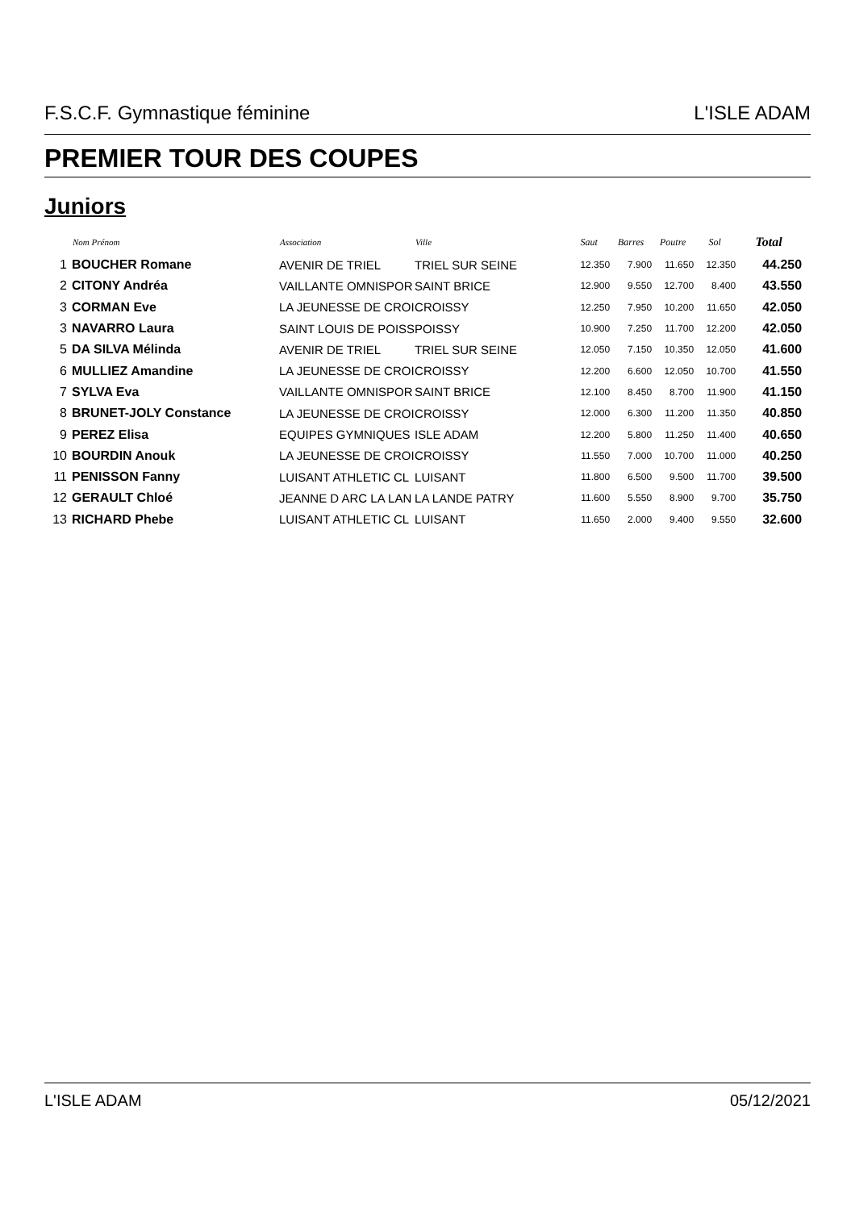F.S.C.F. Gymnastique féminine L'ISLE ADAM
PREMIER TOUR DES COUPES
Juniors
| | Nom Prénom | Association | Ville | Saut | Barres | Poutre | Sol | Total |
| --- | --- | --- | --- | --- | --- | --- | --- | --- |
| 1 | BOUCHER Romane | AVENIR DE TRIEL | TRIEL SUR SEINE | 12.350 | 7.900 | 11.650 | 12.350 | 44.250 |
| 2 | CITONY Andréa | VAILLANTE OMNISPOR | SAINT BRICE | 12.900 | 9.550 | 12.700 | 8.400 | 43.550 |
| 3 | CORMAN Eve | LA JEUNESSE DE CROI | CROISSY | 12.250 | 7.950 | 10.200 | 11.650 | 42.050 |
| 3 | NAVARRO Laura | SAINT LOUIS DE POISS | POISSY | 10.900 | 7.250 | 11.700 | 12.200 | 42.050 |
| 5 | DA SILVA Mélinda | AVENIR DE TRIEL | TRIEL SUR SEINE | 12.050 | 7.150 | 10.350 | 12.050 | 41.600 |
| 6 | MULLIEZ Amandine | LA JEUNESSE DE CROI | CROISSY | 12.200 | 6.600 | 12.050 | 10.700 | 41.550 |
| 7 | SYLVA Eva | VAILLANTE OMNISPOR | SAINT BRICE | 12.100 | 8.450 | 8.700 | 11.900 | 41.150 |
| 8 | BRUNET-JOLY Constance | LA JEUNESSE DE CROI | CROISSY | 12.000 | 6.300 | 11.200 | 11.350 | 40.850 |
| 9 | PEREZ Elisa | EQUIPES GYMNIQUES | ISLE ADAM | 12.200 | 5.800 | 11.250 | 11.400 | 40.650 |
| 10 | BOURDIN Anouk | LA JEUNESSE DE CROI | CROISSY | 11.550 | 7.000 | 10.700 | 11.000 | 40.250 |
| 11 | PENISSON Fanny | LUISANT ATHLETIC CL | LUISANT | 11.800 | 6.500 | 9.500 | 11.700 | 39.500 |
| 12 | GERAULT Chloé | JEANNE D ARC LA LAN | LA LANDE PATRY | 11.600 | 5.550 | 8.900 | 9.700 | 35.750 |
| 13 | RICHARD Phebe | LUISANT ATHLETIC CL | LUISANT | 11.650 | 2.000 | 9.400 | 9.550 | 32.600 |
L'ISLE ADAM 05/12/2021